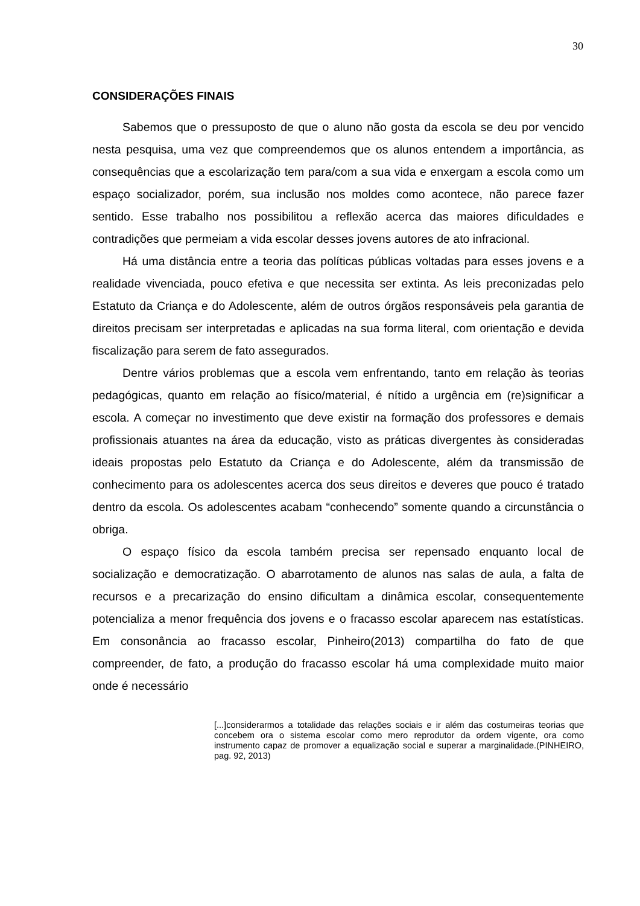30
CONSIDERAÇÕES FINAIS
Sabemos que o pressuposto de que o aluno não gosta da escola se deu por vencido nesta pesquisa, uma vez que compreendemos que os alunos entendem a importância, as consequências que a escolarização tem para/com a sua vida e enxergam a escola como um espaço socializador, porém, sua inclusão nos moldes como acontece, não parece fazer sentido. Esse trabalho nos possibilitou a reflexão acerca das maiores dificuldades e contradições que permeiam a vida escolar desses jovens autores de ato infracional.
Há uma distância entre a teoria das políticas públicas voltadas para esses jovens e a realidade vivenciada, pouco efetiva e que necessita ser extinta. As leis preconizadas pelo Estatuto da Criança e do Adolescente, além de outros órgãos responsáveis pela garantia de direitos precisam ser interpretadas e aplicadas na sua forma literal, com orientação e devida fiscalização para serem de fato assegurados.
Dentre vários problemas que a escola vem enfrentando, tanto em relação às teorias pedagógicas, quanto em relação ao físico/material, é nítido a urgência em (re)significar a escola. A começar no investimento que deve existir na formação dos professores e demais profissionais atuantes na área da educação, visto as práticas divergentes às consideradas ideais propostas pelo Estatuto da Criança e do Adolescente, além da transmissão de conhecimento para os adolescentes acerca dos seus direitos e deveres que pouco é tratado dentro da escola. Os adolescentes acabam “conhecendo” somente quando a circunstância o obriga.
O espaço físico da escola também precisa ser repensado enquanto local de socialização e democratização. O abarrotamento de alunos nas salas de aula, a falta de recursos e a precarização do ensino dificultam a dinâmica escolar, consequentemente potencializa a menor frequência dos jovens e o fracasso escolar aparecem nas estatísticas. Em consonância ao fracasso escolar, Pinheiro(2013) compartilha do fato de que compreender, de fato, a produção do fracasso escolar há uma complexidade muito maior onde é necessário
[...]considerarmos a totalidade das relações sociais e ir além das costumeiras teorias que concebem ora o sistema escolar como mero reprodutor da ordem vigente, ora como instrumento capaz de promover a equalização social e superar a marginalidade.(PINHEIRO, pag. 92, 2013)